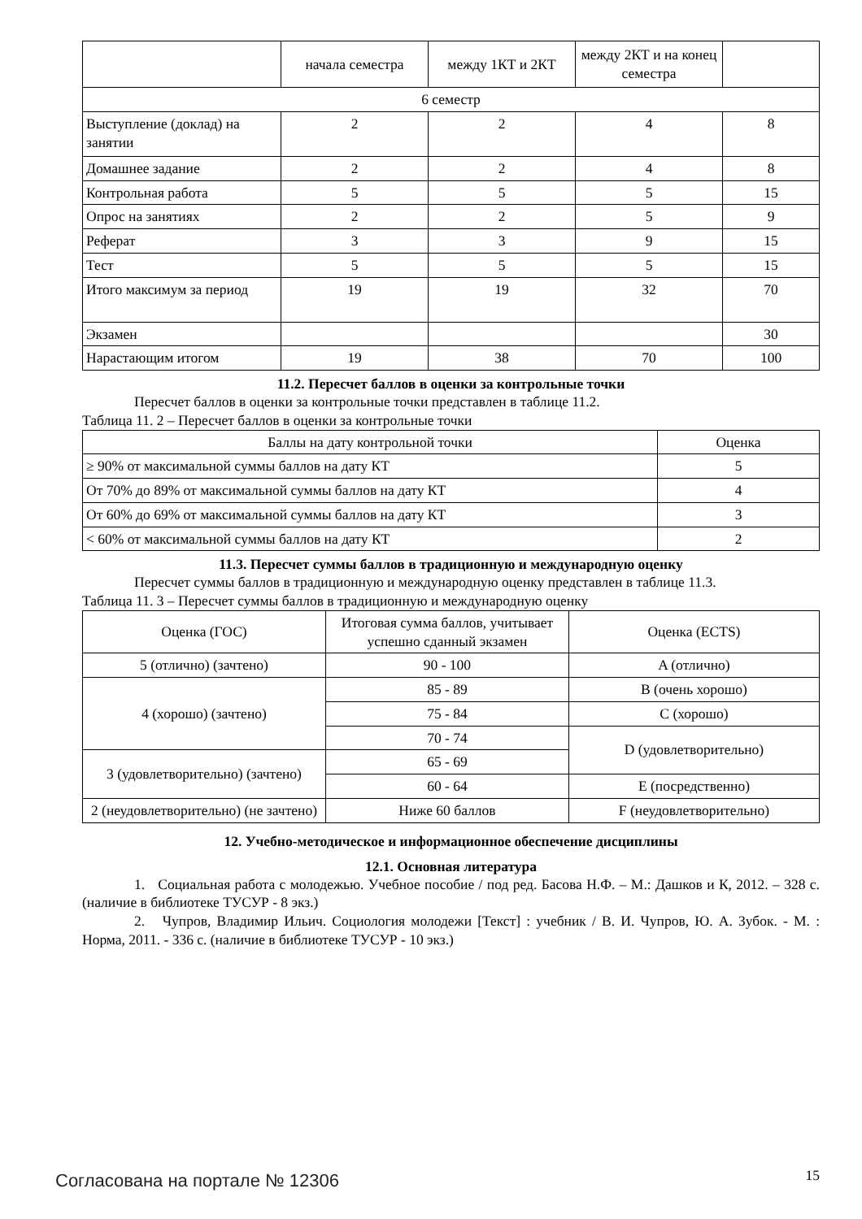| | начала семестра | между 1КТ и 2КТ | между 2КТ и на конец семестра | |
| 6 семестр | | | | |
| Выступление (доклад) на занятии | 2 | 2 | 4 | 8 |
| Домашнее задание | 2 | 2 | 4 | 8 |
| Контрольная работа | 5 | 5 | 5 | 15 |
| Опрос на занятиях | 2 | 2 | 5 | 9 |
| Реферат | 3 | 3 | 9 | 15 |
| Тест | 5 | 5 | 5 | 15 |
| Итого максимум за период | 19 | 19 | 32 | 70 |
| Экзамен | | | | 30 |
| Нарастающим итогом | 19 | 38 | 70 | 100 |
11.2. Пересчет баллов в оценки за контрольные точки
Пересчет баллов в оценки за контрольные точки представлен в таблице 11.2.
Таблица 11. 2 – Пересчет баллов в оценки за контрольные точки
| Баллы на дату контрольной точки | Оценка |
| --- | --- |
| ≥ 90% от максимальной суммы баллов на дату КТ | 5 |
| От 70% до 89% от максимальной суммы баллов на дату КТ | 4 |
| От 60% до 69% от максимальной суммы баллов на дату КТ | 3 |
| < 60% от максимальной суммы баллов на дату КТ | 2 |
11.3. Пересчет суммы баллов в традиционную и международную оценку
Пересчет суммы баллов в традиционную и международную оценку представлен в таблице 11.3.
Таблица 11. 3 – Пересчет суммы баллов в традиционную и международную оценку
| Оценка (ГОС) | Итоговая сумма баллов, учитывает успешно сданный экзамен | Оценка (ECTS) |
| --- | --- | --- |
| 5 (отлично) (зачтено) | 90 - 100 | A (отлично) |
| 4 (хорошо) (зачтено) | 85 - 89 | B (очень хорошо) |
| | 75 - 84 | C (хорошо) |
| | 70 - 74 | D (удовлетворительно) |
| 3 (удовлетворительно) (зачтено) | 65 - 69 | |
| | 60 - 64 | E (посредственно) |
| 2 (неудовлетворительно) (не зачтено) | Ниже 60 баллов | F (неудовлетворительно) |
12. Учебно-методическое и информационное обеспечение дисциплины
12.1. Основная литература
1. Социальная работа с молодежью. Учебное пособие / под ред. Басова Н.Ф. – М.: Дашков и К, 2012. – 328 с. (наличие в библиотеке ТУСУР - 8 экз.)
2. Чупров, Владимир Ильич. Социология молодежи [Текст] : учебник / В. И. Чупров, Ю. А. Зубок. - М. : Норма, 2011. - 336 с. (наличие в библиотеке ТУСУР - 10 экз.)
Согласована на портале № 12306 15